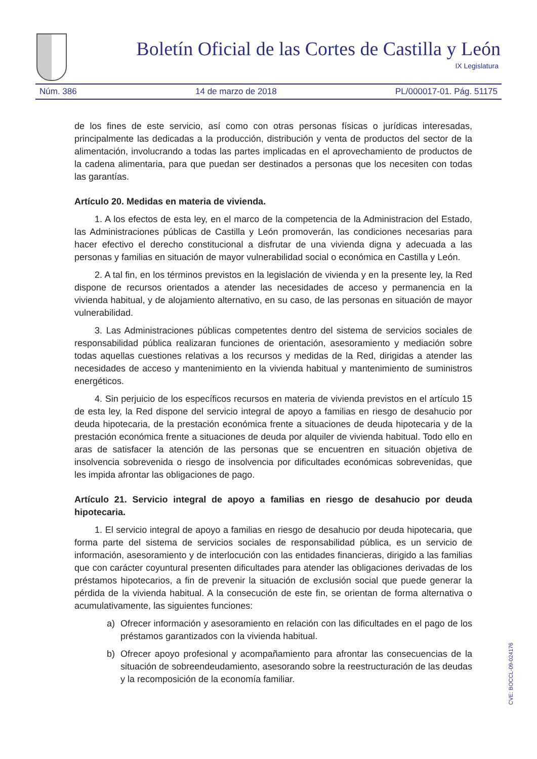Boletín Oficial de las Cortes de Castilla y León
IX Legislatura
Núm. 386 14 de marzo de 2018 PL/000017-01. Pág. 51175
de los fines de este servicio, así como con otras personas físicas o jurídicas interesadas, principalmente las dedicadas a la producción, distribución y venta de productos del sector de la alimentación, involucrando a todas las partes implicadas en el aprovechamiento de productos de la cadena alimentaria, para que puedan ser destinados a personas que los necesiten con todas las garantías.
Artículo 20. Medidas en materia de vivienda.
1. A los efectos de esta ley, en el marco de la competencia de la Administracion del Estado, las Administraciones públicas de Castilla y León promoverán, las condiciones necesarias para hacer efectivo el derecho constitucional a disfrutar de una vivienda digna y adecuada a las personas y familias en situación de mayor vulnerabilidad social o económica en Castilla y León.
2. A tal fin, en los términos previstos en la legislación de vivienda y en la presente ley, la Red dispone de recursos orientados a atender las necesidades de acceso y permanencia en la vivienda habitual, y de alojamiento alternativo, en su caso, de las personas en situación de mayor vulnerabilidad.
3. Las Administraciones públicas competentes dentro del sistema de servicios sociales de responsabilidad pública realizaran funciones de orientación, asesoramiento y mediación sobre todas aquellas cuestiones relativas a los recursos y medidas de la Red, dirigidas a atender las necesidades de acceso y mantenimiento en la vivienda habitual y mantenimiento de suministros energéticos.
4. Sin perjuicio de los específicos recursos en materia de vivienda previstos en el artículo 15 de esta ley, la Red dispone del servicio integral de apoyo a familias en riesgo de desahucio por deuda hipotecaria, de la prestación económica frente a situaciones de deuda hipotecaria y de la prestación económica frente a situaciones de deuda por alquiler de vivienda habitual. Todo ello en aras de satisfacer la atención de las personas que se encuentren en situación objetiva de insolvencia sobrevenida o riesgo de insolvencia por dificultades económicas sobrevenidas, que les impida afrontar las obligaciones de pago.
Artículo 21. Servicio integral de apoyo a familias en riesgo de desahucio por deuda hipotecaria.
1. El servicio integral de apoyo a familias en riesgo de desahucio por deuda hipotecaria, que forma parte del sistema de servicios sociales de responsabilidad pública, es un servicio de información, asesoramiento y de interlocución con las entidades financieras, dirigido a las familias que con carácter coyuntural presenten dificultades para atender las obligaciones derivadas de los préstamos hipotecarios, a fin de prevenir la situación de exclusión social que puede generar la pérdida de la vivienda habitual. A la consecución de este fin, se orientan de forma alternativa o acumulativamente, las siguientes funciones:
a) Ofrecer información y asesoramiento en relación con las dificultades en el pago de los préstamos garantizados con la vivienda habitual.
b) Ofrecer apoyo profesional y acompañamiento para afrontar las consecuencias de la situación de sobreendeudamiento, asesorando sobre la reestructuración de las deudas y la recomposición de la economía familiar.
CVE: BOCCL-09-024176